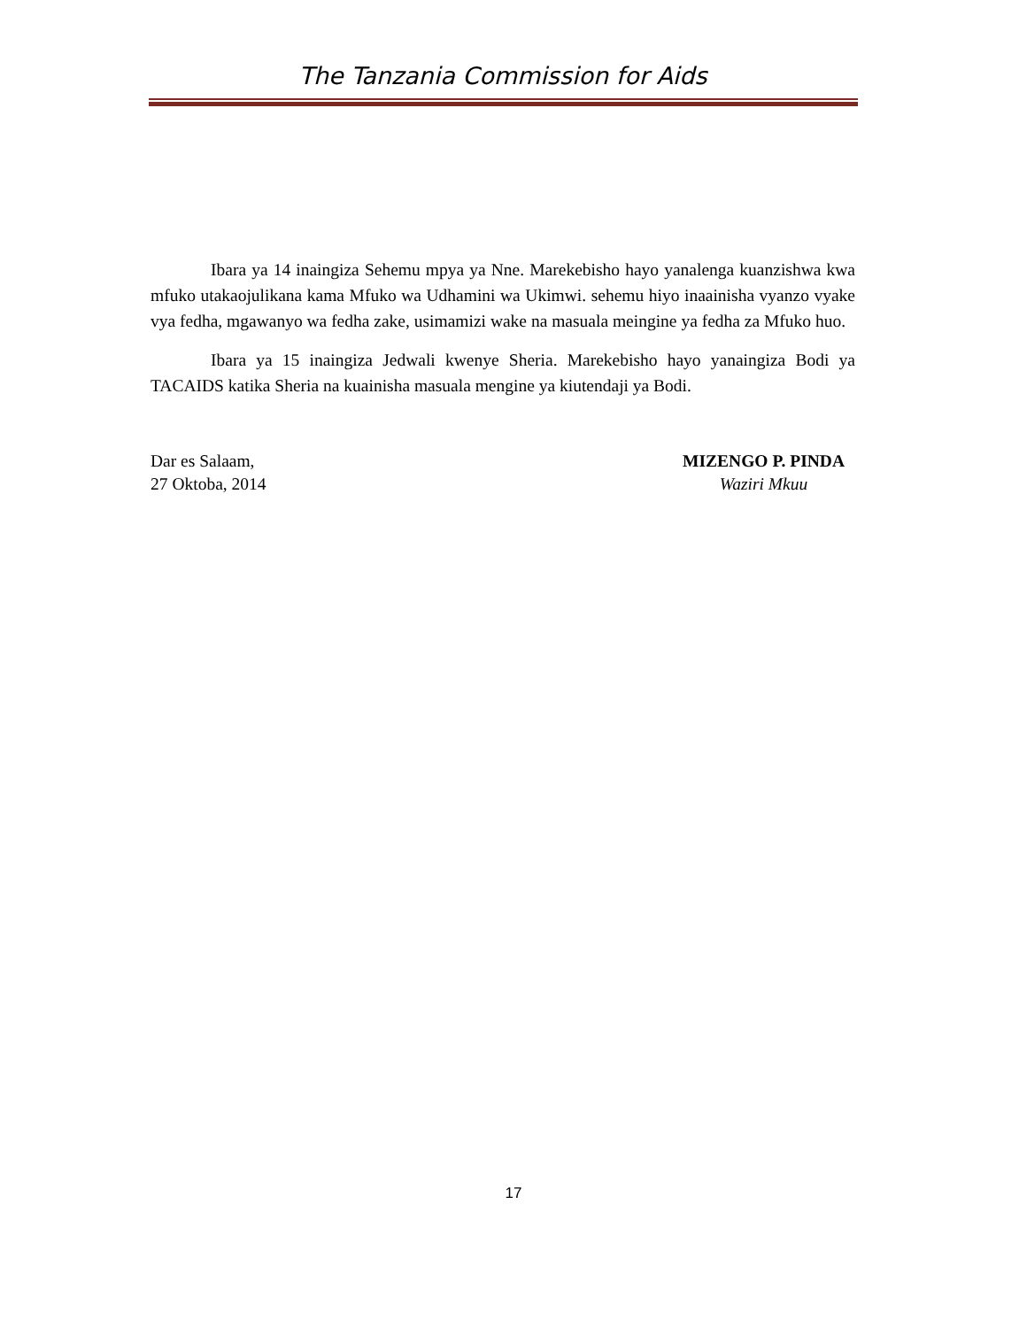The Tanzania Commission for Aids
Ibara ya 14 inaingiza Sehemu mpya ya Nne. Marekebisho hayo yanalenga kuanzishwa kwa mfuko utakaojulikana kama Mfuko wa Udhamini wa Ukimwi. sehemu hiyo inaainisha vyanzo vyake vya fedha, mgawanyo wa fedha zake, usimamizi wake na masuala meingine ya fedha za Mfuko huo.
Ibara ya 15 inaingiza Jedwali kwenye Sheria. Marekebisho hayo yanaingiza Bodi ya TACAIDS katika Sheria na kuainisha masuala mengine ya kiutendaji ya Bodi.
Dar es Salaam,
27 Oktoba, 2014
MIZENGO P. PINDA
Waziri Mkuu
17